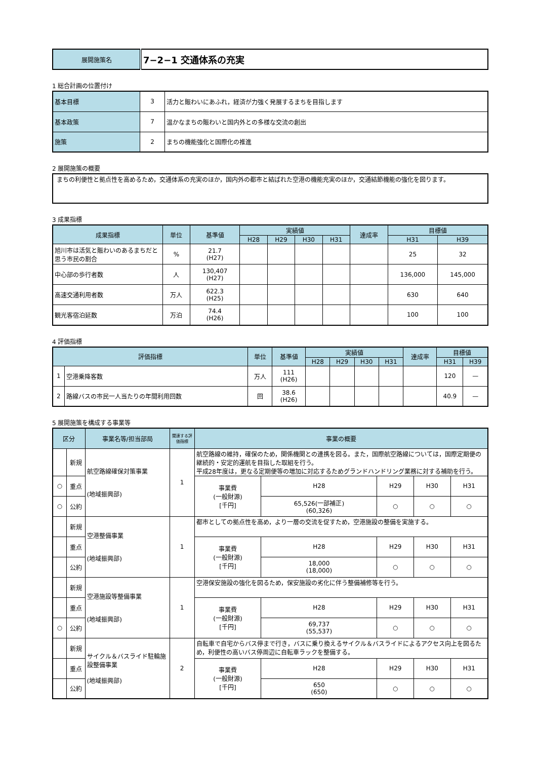| 展開施策名 | 7−2−1 交通体系の充実 |
1 総合計画の位置付け
| 基本目標 | 3 | 活力と賑わいにあふれ，経済が力強く発展するまちを目指します |
| 基本政策 | 7 | 温かなまちの賑わいと国内外との多様な交流の創出 |
| 施策 | 2 | まちの機能強化と国際化の推進 |
2 展開施策の概要
| まちの利便性と拠点性を高めるため，交通体系の充実のほか，国内外の都市と結ばれた空港の機能充実のほか，交通結節機能の強化を図ります。 |
3 成果指標
| 成果指標 | 単位 | 基準値 | 実績値 | | | | 達成率 | 目標値 | |
| --- | --- | --- | --- | --- | --- | --- | --- | --- | --- |
| | | | H28 | H29 | H30 | H31 | | H31 | H39 |
| 旭川市は活気と賑わいのあるまちだと思う市民の割合 | % | 21.7 (H27) | | | | | | 25 | 32 |
| 中心部の歩行者数 | 人 | 130,407 (H27) | | | | | | 136,000 | 145,000 |
| 高速交通利用者数 | 万人 | 622.3 (H25) | | | | | | 630 | 640 |
| 観光客宿泊延数 | 万泊 | 74.4 (H26) | | | | | | 100 | 100 |
4 評価指標
| 評価指標 | | 単位 | 基準値 | 実績値 | | | | 達成率 | 目標値 | |
| --- | --- | --- | --- | --- | --- | --- | --- | --- | --- | --- |
| | | | | H28 | H29 | H30 | H31 | | H31 | H39 |
| 1 | 空港乗降客数 | 万人 | 111 (H26) | | | | | | 120 | — |
| 2 | 路線バスの市民一人当たりの年間利用回数 | 回 | 38.6 (H26) | | | | | | 40.9 | — |
5 展開施策を構成する事業等
| 区分 | | 事業名等/担当部局 | 関連する評価指標 | 事業の概要 | | | | |
| --- | --- | --- | --- | --- | --- | --- | --- | --- |
| | 新規 | 航空路線確保対策事業 (地域振興部) | 1 | 航空路線の維持，確保のため，関係機関との連携を図る。また，国際航空路線については，国際定期便の継続的・安定的運航を目指した取組を行う。 平成28年度は，更なる定期便等の増加に対応するためグランドハンドリング業務に対する補助を行う。 | | | | |
| ○ | 重点 | | | 事業費 (一般財源) [千円] | H28 | H29 | H30 | H31 |
| ○ | 公約 | | | | 65,526(一部補正) (60,326) | ○ | ○ | ○ |
| | 新規 | 空港整備事業 (地域振興部) | 1 | 都市としての拠点性を高め，より一層の交流を促すため，空港施設の整備を実施する。 | | | | |
| | 重点 | | | 事業費 (一般財源) [千円] | H28 | H29 | H30 | H31 |
| | 公約 | | | | 18,000 (18,000) | ○ | ○ | ○ |
| | 新規 | 空港施設等整備事業 (地域振興部) | 1 | 空港保安施設の強化を図るため，保安施設の劣化に伴う整備補修等を行う。 | | | | |
| | 重点 | | | 事業費 (一般財源) [千円] | H28 | H29 | H30 | H31 |
| ○ | 公約 | | | | 69,737 (55,537) | ○ | ○ | ○ |
| | 新規 | サイクル＆バスライド駐輪施設整備事業 (地域振興部) | 2 | 自転車で自宅からバス停まで行き，バスに乗り換えるサイクル＆バスライドによるアクセス向上を図るため，利便性の高いバス停周辺に自転車ラックを整備する。 | | | | |
| | 重点 | | | 事業費 (一般財源) [千円] | H28 | H29 | H30 | H31 |
| | 公約 | | | | 650 (650) | ○ | ○ | ○ |